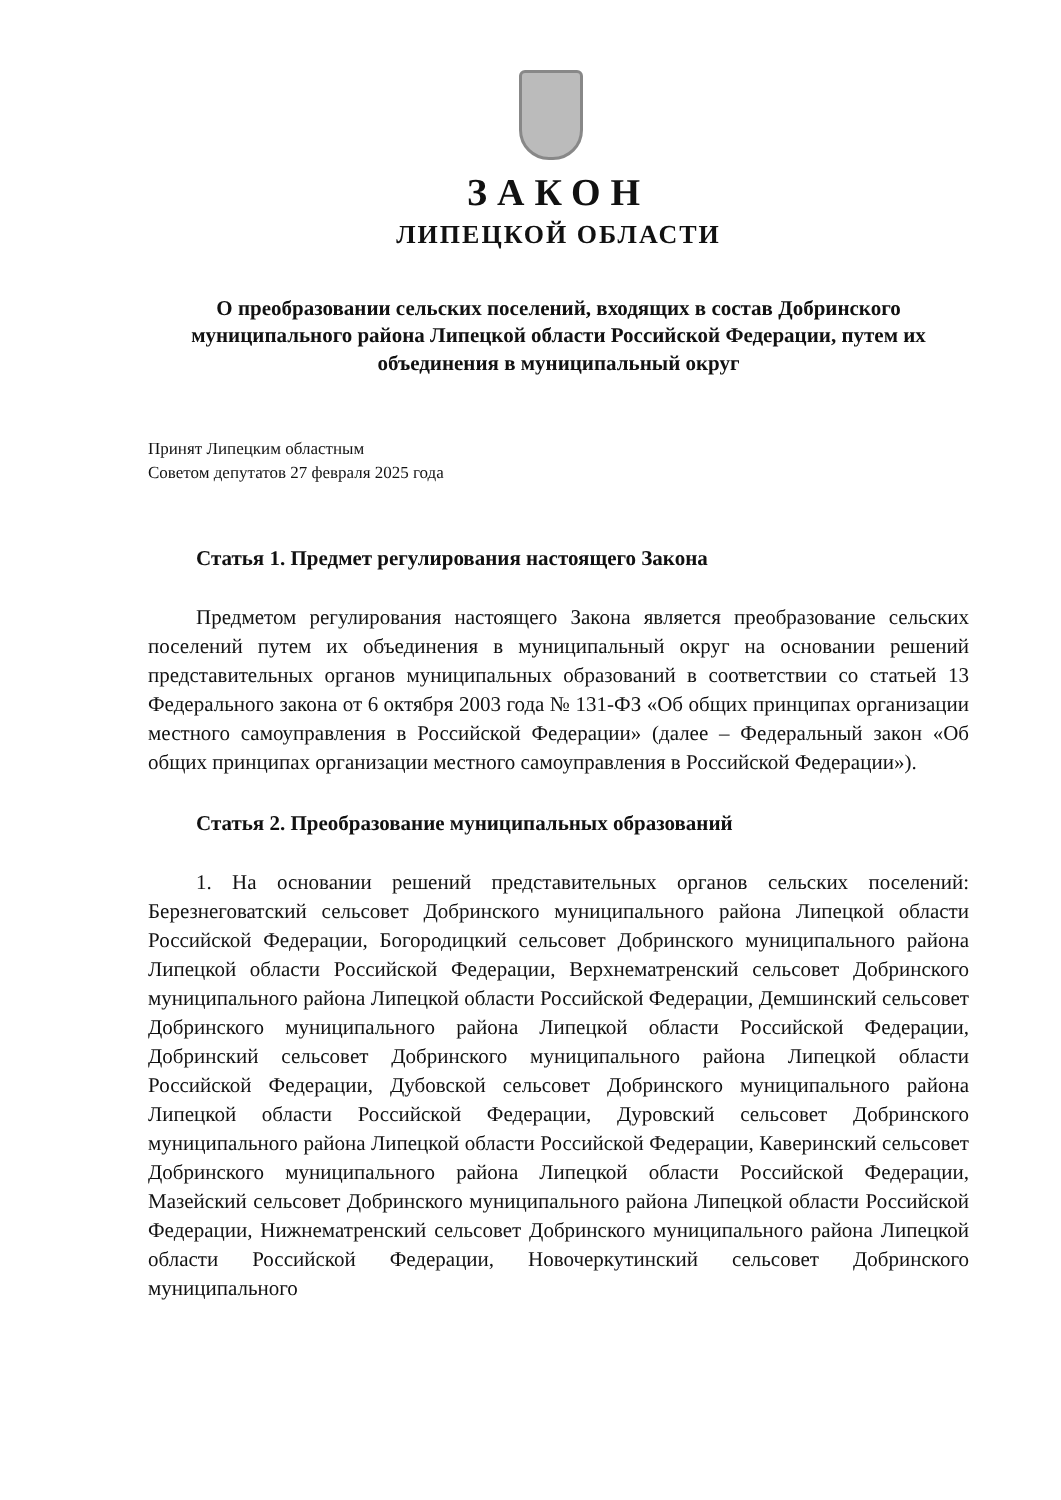ЗАКОН
ЛИПЕЦКОЙ ОБЛАСТИ
О преобразовании сельских поселений, входящих в состав Добринского муниципального района Липецкой области Российской Федерации, путем их объединения в муниципальный округ
Принят Липецким областным
Советом депутатов 27 февраля 2025 года
Статья 1. Предмет регулирования настоящего Закона
Предметом регулирования настоящего Закона является преобразование сельских поселений путем их объединения в муниципальный округ на основании решений представительных органов муниципальных образований в соответствии со статьей 13 Федерального закона от 6 октября 2003 года № 131-ФЗ «Об общих принципах организации местного самоуправления в Российской Федерации» (далее – Федеральный закон «Об общих принципах организации местного самоуправления в Российской Федерации»).
Статья 2. Преобразование муниципальных образований
1. На основании решений представительных органов сельских поселений: Березнеговатский сельсовет Добринского муниципального района Липецкой области Российской Федерации, Богородицкий сельсовет Добринского муниципального района Липецкой области Российской Федерации, Верхнематренский сельсовет Добринского муниципального района Липецкой области Российской Федерации, Демшинский сельсовет Добринского муниципального района Липецкой области Российской Федерации, Добринский сельсовет Добринского муниципального района Липецкой области Российской Федерации, Дубовской сельсовет Добринского муниципального района Липецкой области Российской Федерации, Дуровский сельсовет Добринского муниципального района Липецкой области Российской Федерации, Каверинский сельсовет Добринского муниципального района Липецкой области Российской Федерации, Мазейский сельсовет Добринского муниципального района Липецкой области Российской Федерации, Нижнематренский сельсовет Добринского муниципального района Липецкой области Российской Федерации, Новочеркутинский сельсовет Добринского муниципального